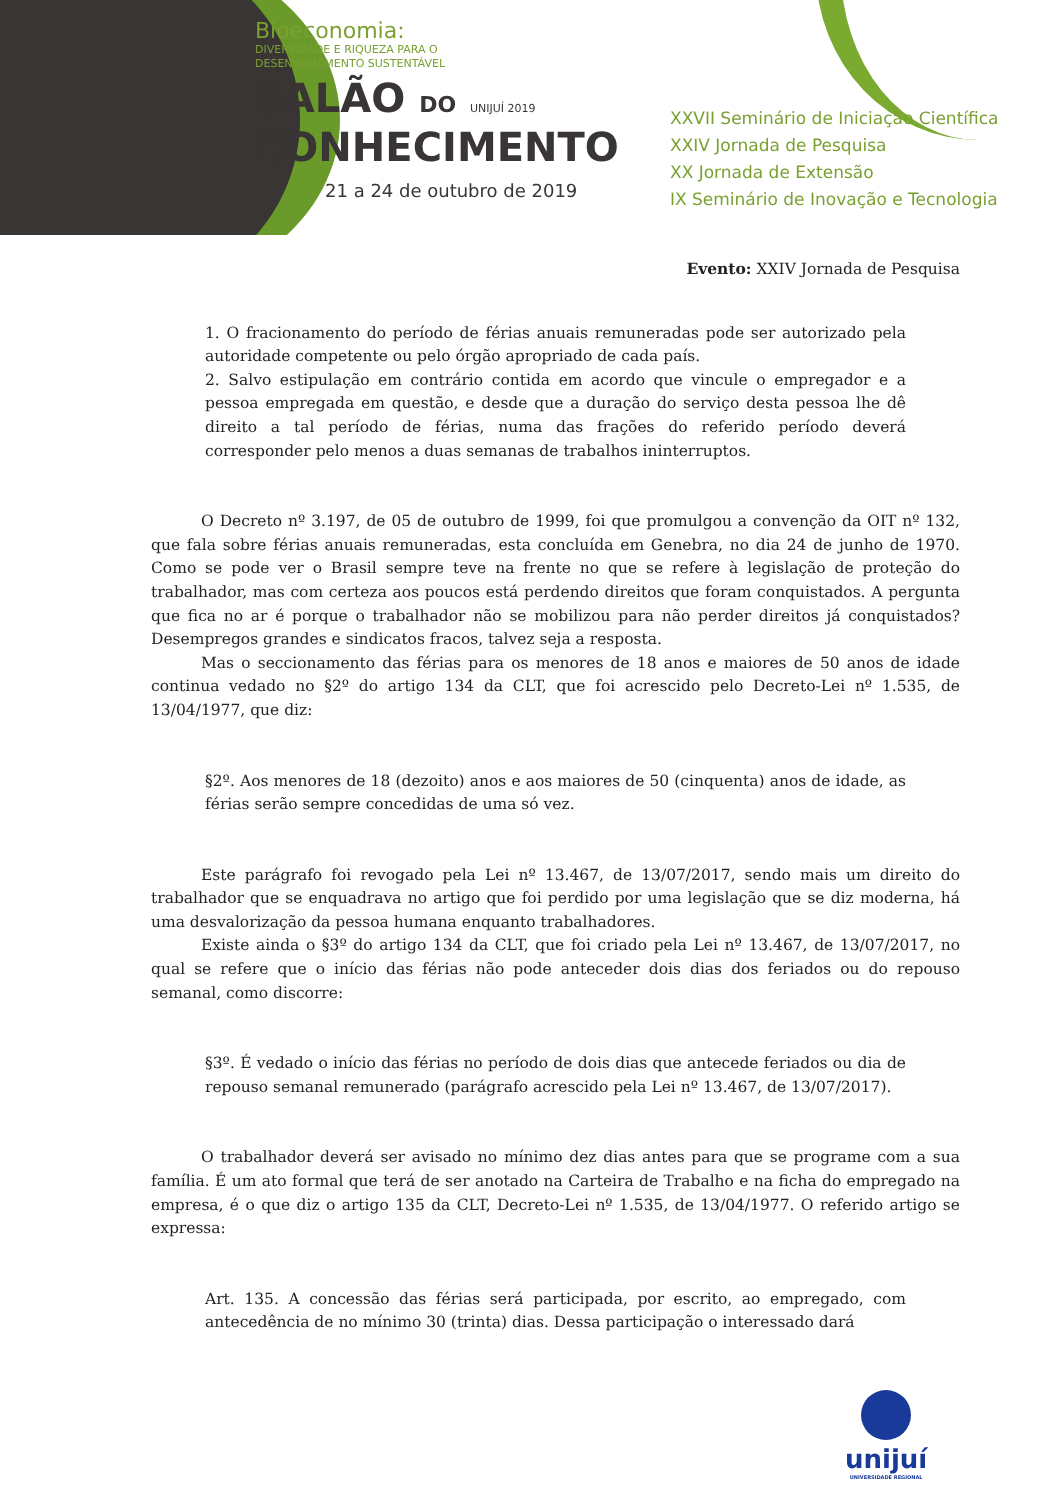Bioeconomia:
DIVERSIDADE E RIQUEZA PARA O
DESENVOLVIMENTO SUSTENTÁVEL
SALÃO DO UNIJUÍ 2019
CONHECIMENTO
21 a 24 de outubro de 2019
XXVII Seminário de Iniciação Científica
XXIV Jornada de Pesquisa
XX Jornada de Extensão
IX Seminário de Inovação e Tecnologia
Evento: XXIV Jornada de Pesquisa
1. O fracionamento do período de férias anuais remuneradas pode ser autorizado pela autoridade competente ou pelo órgão apropriado de cada país.
2. Salvo estipulação em contrário contida em acordo que vincule o empregador e a pessoa empregada em questão, e desde que a duração do serviço desta pessoa lhe dê direito a tal período de férias, numa das frações do referido período deverá corresponder pelo menos a duas semanas de trabalhos ininterruptos.
O Decreto nº 3.197, de 05 de outubro de 1999, foi que promulgou a convenção da OIT nº 132, que fala sobre férias anuais remuneradas, esta concluída em Genebra, no dia 24 de junho de 1970. Como se pode ver o Brasil sempre teve na frente no que se refere à legislação de proteção do trabalhador, mas com certeza aos poucos está perdendo direitos que foram conquistados. A pergunta que fica no ar é porque o trabalhador não se mobilizou para não perder direitos já conquistados? Desempregos grandes e sindicatos fracos, talvez seja a resposta.
Mas o seccionamento das férias para os menores de 18 anos e maiores de 50 anos de idade continua vedado no §2º do artigo 134 da CLT, que foi acrescido pelo Decreto-Lei nº 1.535, de 13/04/1977, que diz:
§2º. Aos menores de 18 (dezoito) anos e aos maiores de 50 (cinquenta) anos de idade, as férias serão sempre concedidas de uma só vez.
Este parágrafo foi revogado pela Lei nº 13.467, de 13/07/2017, sendo mais um direito do trabalhador que se enquadrava no artigo que foi perdido por uma legislação que se diz moderna, há uma desvalorização da pessoa humana enquanto trabalhadores.
Existe ainda o §3º do artigo 134 da CLT, que foi criado pela Lei nº 13.467, de 13/07/2017, no qual se refere que o início das férias não pode anteceder dois dias dos feriados ou do repouso semanal, como discorre:
§3º. É vedado o início das férias no período de dois dias que antecede feriados ou dia de repouso semanal remunerado (parágrafo acrescido pela Lei nº 13.467, de 13/07/2017).
O trabalhador deverá ser avisado no mínimo dez dias antes para que se programe com a sua família. É um ato formal que terá de ser anotado na Carteira de Trabalho e na ficha do empregado na empresa, é o que diz o artigo 135 da CLT, Decreto-Lei nº 1.535, de 13/04/1977. O referido artigo se expressa:
Art. 135. A concessão das férias será participada, por escrito, ao empregado, com antecedência de no mínimo 30 (trinta) dias. Dessa participação o interessado dará
unijuí
UNIVERSIDADE REGIONAL